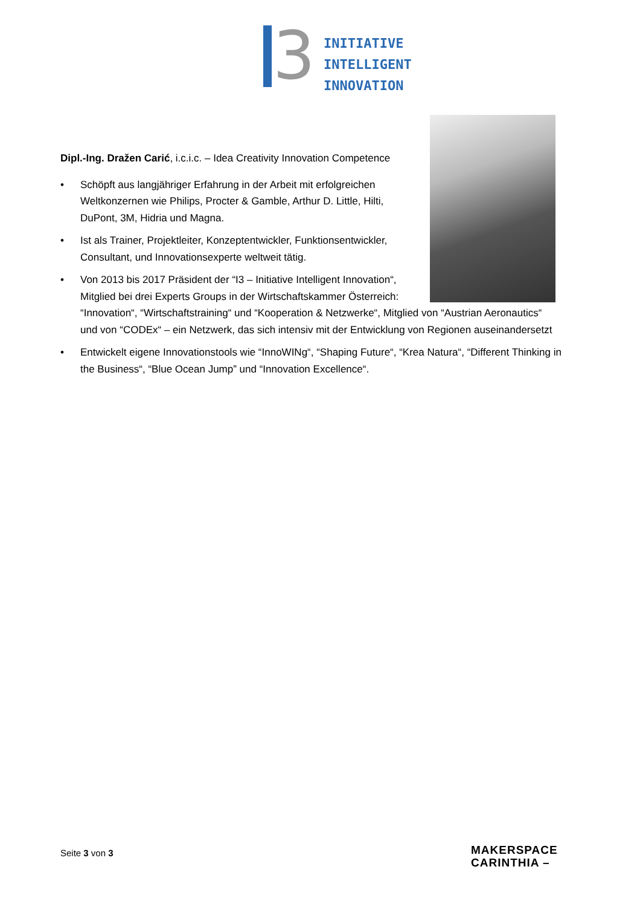3
INITIATIVE
INTELLIGENT
INNOVATION
Dipl.-Ing. Dražen Carić, i.c.i.c. – Idea Creativity Innovation Competence
• Schöpft aus langjähriger Erfahrung in der Arbeit mit erfolgreichen Weltkonzernen wie Philips, Procter & Gamble, Arthur D. Little, Hilti, DuPont, 3M, Hidria und Magna.
• Ist als Trainer, Projektleiter, Konzeptentwickler, Funktionsentwickler, Consultant, und Innovationsexperte weltweit tätig.
• Von 2013 bis 2017 Präsident der “I3 – Initiative Intelligent Innovation“,
Mitglied bei drei Experts Groups in der Wirtschaftskammer Österreich:
“Innovation“, “Wirtschaftstraining“ und “Kooperation & Netzwerke“, Mitglied von “Austrian Aeronautics“ und von “CODEx“ – ein Netzwerk, das sich intensiv mit der Entwicklung von Regionen auseinandersetzt
• Entwickelt eigene Innovationstools wie “InnoWINg“, “Shaping Future“, “Krea Natura“, “Different Thinking in the Business“, “Blue Ocean Jump” und “Innovation Excellence“.
Seite 3 von 3
MAKERSPACE
CARINTHIA –